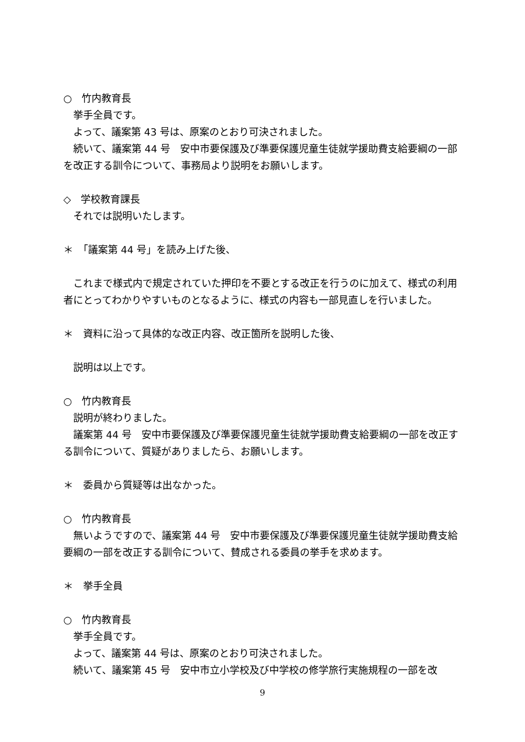○　竹内教育長
挙手全員です。
よって、議案第 43 号は、原案のとおり可決されました。
続いて、議案第 44 号　安中市要保護及び準要保護児童生徒就学援助費支給要綱の一部を改正する訓令について、事務局より説明をお願いします。
◇　学校教育課長
それでは説明いたします。
＊　「議案第 44 号」を読み上げた後、
これまで様式内で規定されていた押印を不要とする改正を行うのに加えて、様式の利用者にとってわかりやすいものとなるように、様式の内容も一部見直しを行いました。
＊　資料に沿って具体的な改正内容、改正箇所を説明した後、
説明は以上です。
○　竹内教育長
説明が終わりました。
議案第 44 号　安中市要保護及び準要保護児童生徒就学援助費支給要綱の一部を改正する訓令について、質疑がありましたら、お願いします。
＊　委員から質疑等は出なかった。
○　竹内教育長
無いようですので、議案第 44 号　安中市要保護及び準要保護児童生徒就学援助費支給要綱の一部を改正する訓令について、賛成される委員の挙手を求めます。
＊　挙手全員
○　竹内教育長
挙手全員です。
よって、議案第 44 号は、原案のとおり可決されました。
続いて、議案第 45 号　安中市立小学校及び中学校の修学旅行実施規程の一部を改
9